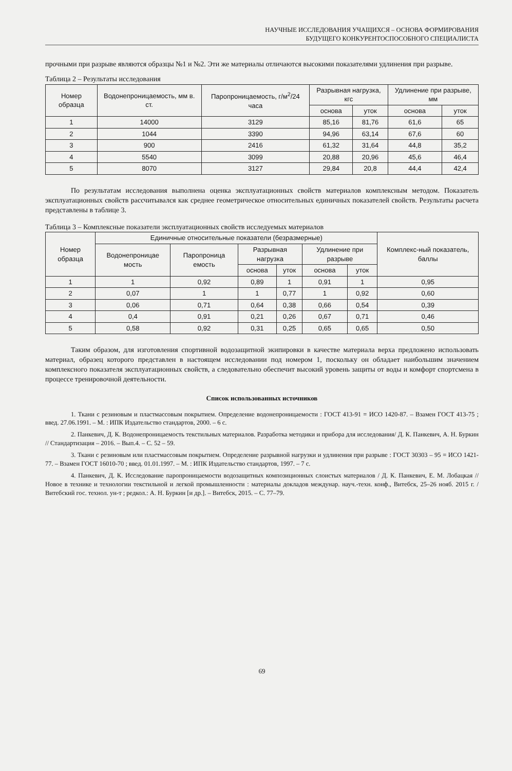НАУЧНЫЕ ИССЛЕДОВАНИЯ УЧАЩИХСЯ – ОСНОВА ФОРМИРОВАНИЯ
БУДУЩЕГО КОНКУРЕНТОСПОСОБНОГО СПЕЦИАЛИСТА
прочными при разрыве являются образцы №1 и №2. Эти же материалы отличаются высокими показателями удлинения при разрыве.
Таблица 2 – Результаты исследования
| Номер образца | Водонепроницаемость, мм в. ст. | Паропроницаемость, г/м<sup>2</sup>/24 часа | Разрывная нагрузка, кгс | | Удлинение при разрыве, мм | |
| --- | --- | --- | --- | --- | --- | --- |
| | | | основа | уток | основа | уток |
| 1 | 14000 | 3129 | 85,16 | 81,76 | 61,6 | 65 |
| 2 | 1044 | 3390 | 94,96 | 63,14 | 67,6 | 60 |
| 3 | 900 | 2416 | 61,32 | 31,64 | 44,8 | 35,2 |
| 4 | 5540 | 3099 | 20,88 | 20,96 | 45,6 | 46,4 |
| 5 | 8070 | 3127 | 29,84 | 20,8 | 44,4 | 42,4 |
По результатам исследования выполнена оценка эксплуатационных свойств материалов комплексным методом. Показатель эксплуатационных свойств рассчитывался как среднее геометрическое относительных единичных показателей свойств. Результаты расчета представлены в таблице 3.
Таблица 3 – Комплексные показатели эксплуатационных свойств исследуемых материалов
| Номер образца | Единичные относительные показатели (безразмерные) | | | | | | Комплекс-ный показатель, баллы |
| --- | --- | --- | --- | --- | --- | --- | --- |
| | Водонепроницае мость | Паропроница емость | Разрывная нагрузка | | Удлинение при разрыве | | |
| | | | основа | уток | основа | уток | |
| 1 | 1 | 0,92 | 0,89 | 1 | 0,91 | 1 | 0,95 |
| 2 | 0,07 | 1 | 1 | 0,77 | 1 | 0,92 | 0,60 |
| 3 | 0,06 | 0,71 | 0,64 | 0,38 | 0,66 | 0,54 | 0,39 |
| 4 | 0,4 | 0,91 | 0,21 | 0,26 | 0,67 | 0,71 | 0,46 |
| 5 | 0,58 | 0,92 | 0,31 | 0,25 | 0,65 | 0,65 | 0,50 |
Таким образом, для изготовления спортивной водозащитной экипировки в качестве материала верха предложено использовать материал, образец которого представлен в настоящем исследовании под номером 1, поскольку он обладает наибольшим значением комплексного показателя эксплуатационных свойств, а следовательно обеспечит высокий уровень защиты от воды и комфорт спортсмена в процессе тренировочной деятельности.
Список использованных источников
1. Ткани с резиновым и пластмассовым покрытием. Определение водонепроницаемости : ГОСТ 413-91 = ИСО 1420-87. – Взамен ГОСТ 413-75 ; введ. 27.06.1991. – М. : ИПК Издательство стандартов, 2000. – 6 с.
2. Панкевич, Д. К. Водонепроницаемость текстильных материалов. Разработка методики и прибора для исследования/ Д. К. Панкевич, А. Н. Буркин // Стандартизация – 2016. – Вып.4. – С. 52 – 59.
3. Ткани с резиновым или пластмассовым покрытием. Определение разрывной нагрузки и удлинения при разрыве : ГОСТ 30303 – 95 = ИСО 1421-77. – Взамен ГОСТ 16010-70 ; введ. 01.01.1997. – М. : ИПК Издательство стандартов, 1997. – 7 с.
4. Панкевич, Д. К. Исследование паропроницаемости водозащитных композиционных слоистых материалов / Д. К. Панкевич, Е. М. Лобацкая // Новое в технике и технологии текстильной и легкой промышленности : материалы докладов междунар. науч.-техн. конф., Витебск, 25–26 нояб. 2015 г. / Витебский гос. технол. ун-т ; редкол.: А. Н. Буркин [и др.]. – Витебск, 2015. – С. 77–79.
69